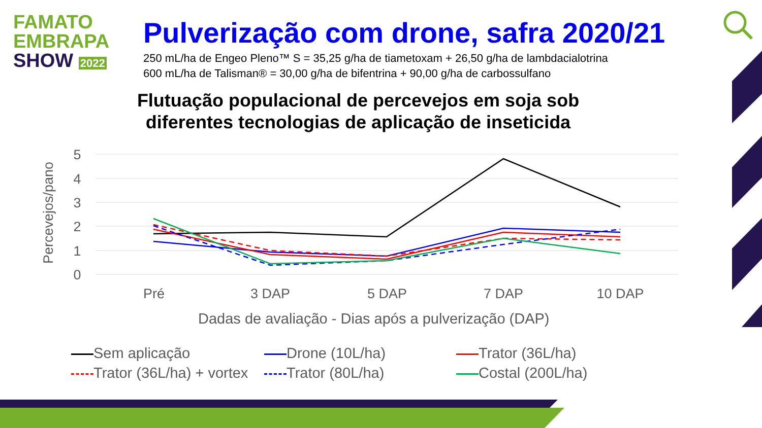FAMATO
EMBRAPA
SHOW 2022
Pulverização com drone, safra 2020/21
250 mL/ha de Engeo Pleno™ S = 35,25 g/ha de tiametoxam + 26,50 g/ha de lambdacialotrina
600 mL/ha de Talisman® = 30,00 g/ha de bifentrina + 90,00 g/ha de carbossulfano
Flutuação populacional de percevejos em soja sob diferentes tecnologias de aplicação de inseticida
Percevejos/pano
5
4
3
2
1
0
Pré
3 DAP
5 DAP
7 DAP
10 DAP
Dadas de avaliação - Dias após a pulverização (DAP)
Sem aplicação Drone (10L/ha) Trator (36L/ha) Trator (36L/ha) + vortex Trator (80L/ha) Costal (200L/ha)